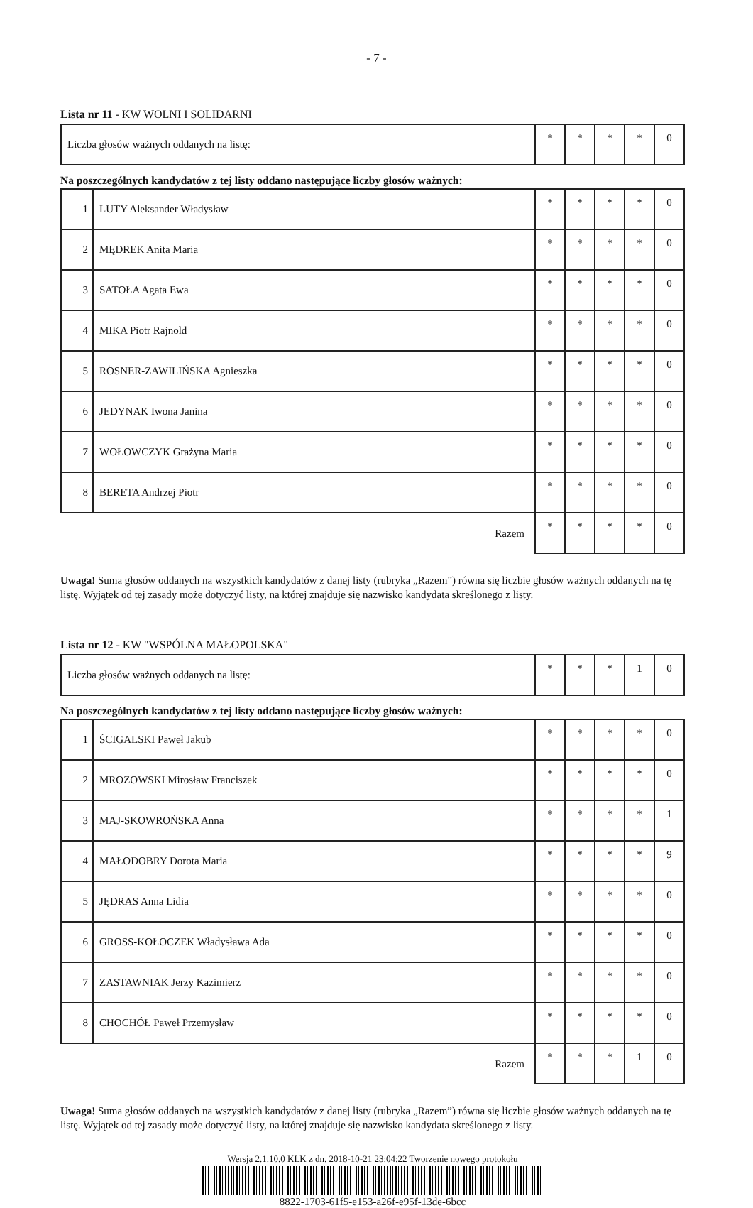- 7 -
Lista nr 11 - KW WOLNI I SOLIDARNI
| Liczba głosów ważnych oddanych na listę: | * | * | * | * | 0 |
Na poszczególnych kandydatów z tej listy oddano następujące liczby głosów ważnych:
| 1 | LUTY Aleksander Władysław | * | * | * | * | 0 |
| 2 | MĘDREK Anita Maria | * | * | * | * | 0 |
| 3 | SATOŁA Agata Ewa | * | * | * | * | 0 |
| 4 | MIKA Piotr Rajnold | * | * | * | * | 0 |
| 5 | RÖSNER-ZAWILIŃSKA Agnieszka | * | * | * | * | 0 |
| 6 | JEDYNAK Iwona Janina | * | * | * | * | 0 |
| 7 | WOŁOWCZYK Grażyna Maria | * | * | * | * | 0 |
| 8 | BERETA Andrzej Piotr | * | * | * | * | 0 |
| | Razem | * | * | * | * | 0 |
Uwaga! Suma głosów oddanych na wszystkich kandydatów z danej listy (rubryka „Razem”) równa się liczbie głosów ważnych oddanych na tę listę. Wyjątek od tej zasady może dotyczyć listy, na której znajduje się nazwisko kandydata skreślonego z listy.
Lista nr 12 - KW "WSPÓLNA MAŁOPOLSKA"
| Liczba głosów ważnych oddanych na listę: | * | * | * | 1 | 0 |
Na poszczególnych kandydatów z tej listy oddano następujące liczby głosów ważnych:
| 1 | ŚCIGALSKI Paweł Jakub | * | * | * | * | 0 |
| 2 | MROZOWSKI Mirosław Franciszek | * | * | * | * | 0 |
| 3 | MAJ-SKOWROŃSKA Anna | * | * | * | * | 1 |
| 4 | MAŁODOBRY Dorota Maria | * | * | * | * | 9 |
| 5 | JĘDRAS Anna Lidia | * | * | * | * | 0 |
| 6 | GROSS-KOŁOCZEK Władysława Ada | * | * | * | * | 0 |
| 7 | ZASTAWNIAK Jerzy Kazimierz | * | * | * | * | 0 |
| 8 | CHOCHÓŁ Paweł Przemysław | * | * | * | * | 0 |
| | Razem | * | * | * | 1 | 0 |
Uwaga! Suma głosów oddanych na wszystkich kandydatów z danej listy (rubryka „Razem”) równa się liczbie głosów ważnych oddanych na tę listę. Wyjątek od tej zasady może dotyczyć listy, na której znajduje się nazwisko kandydata skreślonego z listy.
Wersja 2.1.10.0 KLK z dn. 2018-10-21 23:04:22 Tworzenie nowego protokołu
8822-1703-61f5-e153-a26f-e95f-13de-6bcc